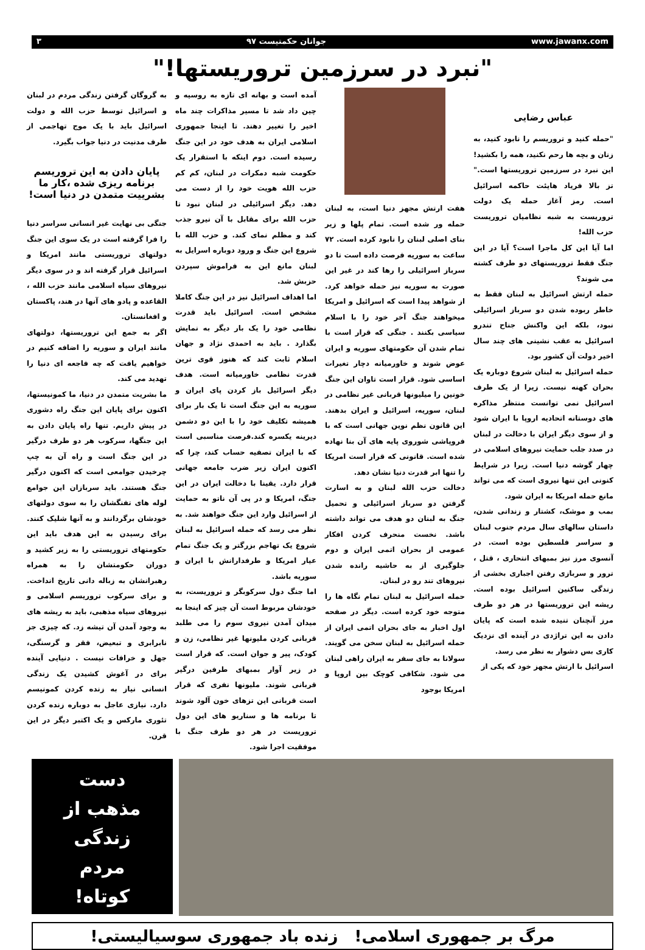www.jawanx.com جوانان حکمتیست ۹۷ ۳
"نبرد در سرزمین تروریستها!"
عباس رضایی
"حمله کنید و تروریسم را نابود کنید، به زنان و بچه ها رحم نکنید، همه را بکشید! این نبرد در سرزمین تروریستها است." تز بالا فریاد هایئت حاکمه اسرائیل است. رمز آغاز حمله یک دولت تروریست به شبه نظامیان تروریست حزب الله!
اما آیا این کل ماجرا است؟ آیا در این جنگ فقط تروریستهای دو طرف کشته می شوند؟
حمله ارتش اسرائیل به لبنان فقط به خاطر ربوده شدن دو سرباز اسرائیلی نبود، بلکه این واکنش جناح تندرو اسرائیل به عقب نشینی های چند سال اخیر دولت آن کشور بود.
حمله اسرائیل به لبنان شروع دوباره یک بحران کهنه نیست. زیرا از یک طرف اسرائیل نمی توانست منتظر مذاکره های دوستانه اتحادیه اروپا با ایران شود و از سوی دیگر ایران با دخالت در لبنان در صدد جلب حمایت نیروهای اسلامی در چهار گوشه دنیا است. زیرا در شرایط کنونی این تنها نیروی است که می تواند مانع حمله امریکا به ایران شود.
بمب و موشک، کشتار و زندانی شدن، داستان سالهای سال مردم جنوب لبنان و سراسر فلسطین بوده است. در آنسوی مرز نیز بمبهای انتحاری ، قتل ، ترور و سربازی رفتن اجباری بخشی از زندگی ساکنین اسرائیل بوده است. ریشه این تروریستها در هر دو طرف مرز آنچنان تنیده شده است که پایان دادن به این تراژدی در آینده ای نزدیک کاری بس دشوار به نظر می رسد.
اسرائیل با ارتش مجهز خود که یکی از
هفت ارتش مجهز دنیا است، به لبنان حمله ور شده است. تمام پلها و زیر بنای اصلی لبنان را نابود کرده است. ۷۲ ساعت به سوریه فرصت داده است تا دو سرباز اسرائیلی را رها کند در غیر این صورت به سوریه نیز حمله خواهد کرد. از شواهد پیدا است که اسرائیل و امریکا میخواهند جنگ آخر خود را با اسلام سیاسی بکنند . جنگی که قرار است با تمام شدن آن حکومتهای سوریه و ایران عوض شوند و خاورمیانه دچار تغیرات اساسی شود. قرار است تاوان این جنگ خونین را میلیونها قربانی غیر نظامی در لبنان، سوریه، اسرائیل و ایران بدهند. این قانون نظم نوین جهانی است که با فروپاشی شوروی پایه های آن بنا نهاده شده است. قانونی که قرار است امریکا را تنها ابر قدرت دنیا نشان دهد.
دخالت حزب الله لبنان و به اسارت گرفتن دو سرباز اسرائیلی و تحمیل جنگ به لبنان دو هدف می تواند داشته باشد. نخست منحرف کردن افکار عمومی از بحران اتمی ایران و دوم جلوگیری از به حاشیه رانده شدن نیروهای تند رو در لبنان.
حمله اسرائیل به لبنان تمام نگاه ها را متوجه خود کرده است. دیگر در صفحه اول اخبار به جای بحران اتمی ایران از حمله اسرائیل به لبنان سخن می گویند. سولانا به جای سفر به ایران راهی لبنان می شود. شکافی کوچک بین اروپا و امریکا بوجود
آمده است و بهانه ای تازه به روسیه و چین داد شد تا مسیر مذاکرات چند ماه اخیر را تغییر دهند. تا اینجا جمهوری اسلامی ایران به هدف خود در این جنگ رسیده است. دوم اینکه با استقرار یک حکومت شبه دمکرات در لبنان، کم کم حزب الله هویت خود را از دست می دهد. دیگر اسرائیلی در لبنان نبود تا حزب الله برای مقابل با آن نیرو جذب کند و مظلم نمای کند. و حزب الله با شروع این جنگ و ورود دوباره اسرایل به لبنان مانع این به فراموش سپردن حزبش شد.
اما اهداف اسرائیل نیز در این جنگ کاملا مشخص است. اسرائیل باید قدرت نظامی خود را یک بار دیگر به نمایش بگذارد . باید به احمدی نژاد و جهان اسلام ثابت کند که هنوز قوی ترین قدرت نظامی خاورمیانه است. هدف دیگر اسرائیل باز کردن پای ایران و سوریه به این جنگ است تا یک بار برای همیشه تکلیف خود را با این دو دشمن دیرینه یکسره کند.فرصت مناسبی است که با ایران تصفیه حساب کند، چرا که اکنون ایران زیر ضرب جامعه جهانی قرار دارد. یقینا با دخالت ایران در این جنگ، امریکا و در پی آن ناتو به حمایت از اسرائیل وارد این جنگ خواهند شد. به نظر می رسد که حمله اسرائیل به لبنان شروع یک تهاجم بزرگتر و یک جنگ تمام عیار امریکا و طرفدارانش با ایران و سوریه باشد.
اما جنگ دول سرکوبگر و تروریست، به خودشان مربوط است آن چیز که اینجا به میدان آمدن نیروی سوم را می طلبد قربانی کردن ملیونها غیر نظامی، زن و کودک، پیر و جوان است. که قرار است در زیر آوار بمبهای طرفین درگیر قربانی شوند. ملیونها نفری که قرار است قربانی این تزهای خون آلود شوند تا برنامه ها و سناریو های این دول تروریست در هر دو طرف جنگ با موفقیت اجرا شود.
به گروگان گرفتن زندگی مردم در لبنان و اسرائیل توسط حزب الله و دولت اسرائیل باید با یک موج تهاجمی از طرف مدنیت در دنیا جواب بگیرد.
پایان دادن به این تروریسم برنامه ریزی شده ،کار ما بشرییت متمدن در دنیا است!
جنگی بی نهایت غیر انسانی سراسر دنیا را فرا گرفته است در یک سوی این جنگ دولتهای تروریستی مانند امریکا و اسرائیل قرار گرفته اند و در سوی دیگر نیروهای سیاه اسلامی مانند حزب الله ، القاعده و پادو های آنها در هند، پاکستان و افغانستان.
اگر به جمع این تروریستها، دولتهای مانند ایران و سوریه را اضافه کنیم در خواهیم یافت که چه فاجعه ای دنیا را تهدید می کند.
ما بشریت متمدن در دنیا، ما کمونیستها، اکنون برای پایان این جنگ راه دشوری در پیش داریم. تنها راه پایان دادن به این جنگها، سرکوب هر دو طرف درگیر در این جنگ است و راه آن به چپ چرخیدن جوامعی است که اکنون درگیر جنگ هستند. باید سربازان این جوامع لوله های تفنگشان را به سوی دولتهای خودشان برگردانند و به آنها شلیک کنند. برای رسیدن به این هدف باید این حکومتهای تروریستی را به زیر کشید و دوران حکومتشان را به همراه رهبرانشان به زباله دانی تاریخ انداخت. و برای سرکوب تروریسم اسلامی و نیروهای سیاه مذهبی، باید به ریشه های به وجود آمدن آن تیشه زد. که چیزی جز نابرابری و تبعیض، فقر و گرسنگی، جهل و خرافات نیست . دنیایی آینده برای در آغوش کشیدن یک زندگی انسانی نیاز به زنده کردن کمونیسم دارد. نیازی عاجل به دوباره زنده کردن تئوری مارکس و یک اکتبر دیگر در این قرن.
دست
مذهب از
زندگی
مردم
کوتاه!
مرگ بر جمهوری اسلامی! زنده باد جمهوری سوسیالیستی!